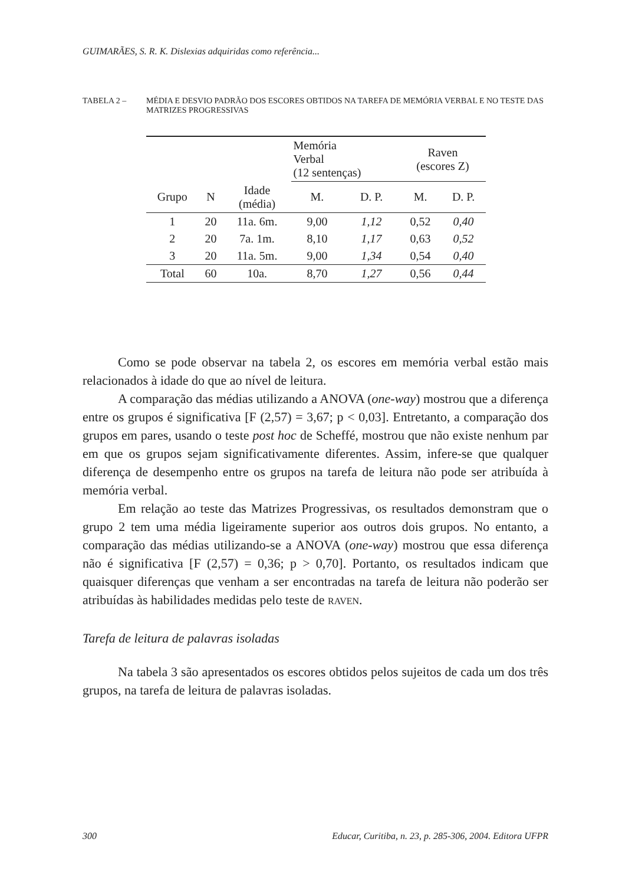GUIMARÃES, S. R. K. Dislexias adquiridas como referência...
TABELA 2 – MÉDIA E DESVIO PADRÃO DOS ESCORES OBTIDOS NA TAREFA DE MEMÓRIA VERBAL E NO TESTE DAS MATRIZES PROGRESSIVAS
| | | | Memória Verbal (12 sentenças) | | Raven (escores Z) | |
| Grupo | N | Idade (média) | M. | D. P. | M. | D. P. |
| 1 | 20 | 11a. 6m. | 9,00 | 1,12 | 0,52 | 0,40 |
| 2 | 20 | 7a. 1m. | 8,10 | 1,17 | 0,63 | 0,52 |
| 3 | 20 | 11a. 5m. | 9,00 | 1,34 | 0,54 | 0,40 |
| Total | 60 | 10a. | 8,70 | 1,27 | 0,56 | 0,44 |
Como se pode observar na tabela 2, os escores em memória verbal estão mais relacionados à idade do que ao nível de leitura.
A comparação das médias utilizando a ANOVA (one-way) mostrou que a diferença entre os grupos é significativa [F (2,57) = 3,67; p < 0,03]. Entretanto, a comparação dos grupos em pares, usando o teste post hoc de Scheffé, mostrou que não existe nenhum par em que os grupos sejam significativamente diferentes. Assim, infere-se que qualquer diferença de desempenho entre os grupos na tarefa de leitura não pode ser atribuída à memória verbal.
Em relação ao teste das Matrizes Progressivas, os resultados demonstram que o grupo 2 tem uma média ligeiramente superior aos outros dois grupos. No entanto, a comparação das médias utilizando-se a ANOVA (one-way) mostrou que essa diferença não é significativa [F (2,57) = 0,36; p > 0,70]. Portanto, os resultados indicam que quaisquer diferenças que venham a ser encontradas na tarefa de leitura não poderão ser atribuídas às habilidades medidas pelo teste de RAVEN.
Tarefa de leitura de palavras isoladas
Na tabela 3 são apresentados os escores obtidos pelos sujeitos de cada um dos três grupos, na tarefa de leitura de palavras isoladas.
300 Educar, Curitiba, n. 23, p. 285-306, 2004. Editora UFPR